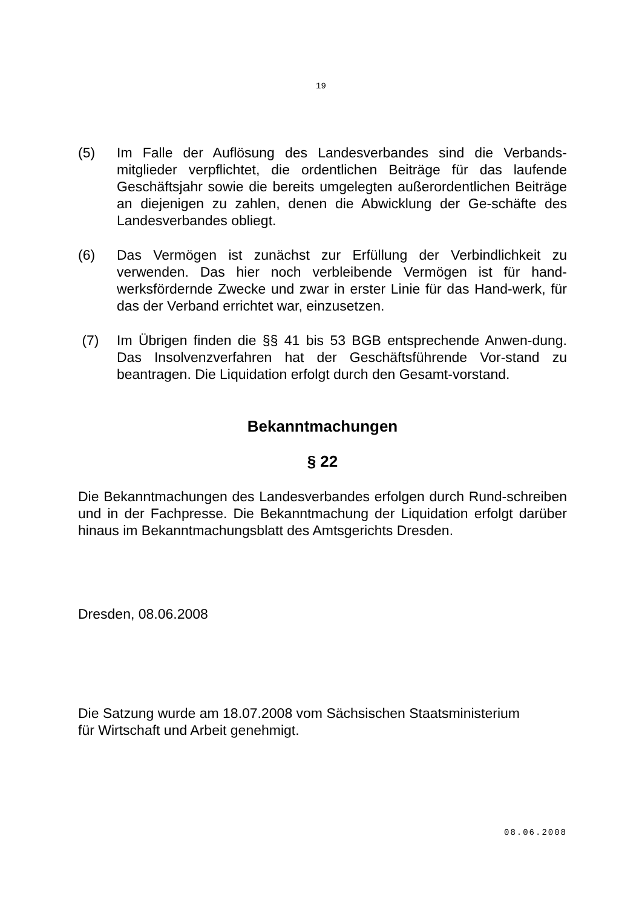19
(5) Im Falle der Auflösung des Landesverbandes sind die Verbands-mitglieder verpflichtet, die ordentlichen Beiträge für das laufende Geschäftsjahr sowie die bereits umgelegten außerordentlichen Beiträge an diejenigen zu zahlen, denen die Abwicklung der Ge-schäfte des Landesverbandes obliegt.
(6) Das Vermögen ist zunächst zur Erfüllung der Verbindlichkeit zu verwenden. Das hier noch verbleibende Vermögen ist für hand-werksfördernde Zwecke und zwar in erster Linie für das Hand-werk, für das der Verband errichtet war, einzusetzen.
(7) Im Übrigen finden die §§ 41 bis 53 BGB entsprechende Anwen-dung. Das Insolvenzverfahren hat der Geschäftsführende Vor-stand zu beantragen. Die Liquidation erfolgt durch den Gesamt-vorstand.
Bekanntmachungen
§ 22
Die Bekanntmachungen des Landesverbandes erfolgen durch Rund-schreiben und in der Fachpresse. Die Bekanntmachung der Liquidation erfolgt darüber hinaus im Bekanntmachungsblatt des Amtsgerichts Dresden.
Dresden, 08.06.2008
Die Satzung wurde am 18.07.2008 vom Sächsischen Staatsministerium
für Wirtschaft und Arbeit genehmigt.
08.06.2008